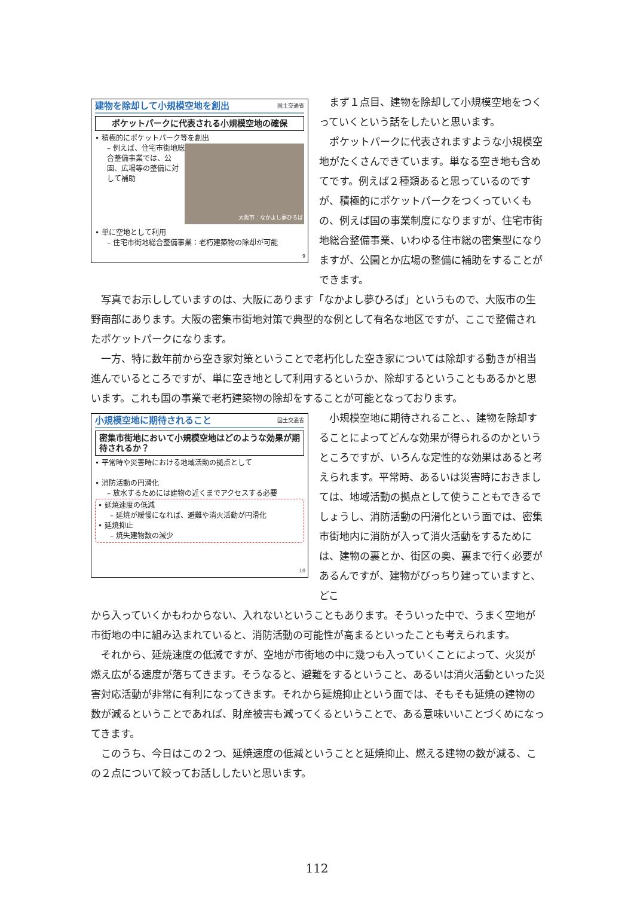建物を除却して小規模空地を創出 国土交通省
ポケットパークに代表される小規模空地の確保
• 積極的にポケットパーク等を創出
大阪市：なかよし夢ひろば
– 例えば、住宅市街地総合整備事業では、公園、広場等の整備に対して補助
• 単に空地として利用
– 住宅市街地総合整備事業：老朽建築物の除却が可能
9
まず１点目、建物を除却して小規模空地をつくっていくという話をしたいと思います。
ポケットパークに代表されますような小規模空地がたくさんできています。単なる空き地も含めてです。例えば２種類あると思っているのですが、積極的にポケットパークをつくっていくもの、例えば国の事業制度になりますが、住宅市街地総合整備事業、いわゆる住市総の密集型になりますが、公園とか広場の整備に補助をすることができます。
写真でお示ししていますのは、大阪にあります「なかよし夢ひろば」というもので、大阪市の生野南部にあります。大阪の密集市街地対策で典型的な例として有名な地区ですが、ここで整備されたポケットパークになります。
一方、特に数年前から空き家対策ということで老朽化した空き家については除却する動きが相当進んでいるところですが、単に空き地として利用するというか、除却するということもあるかと思います。これも国の事業で老朽建築物の除却をすることが可能となっております。
小規模空地に期待されること 国土交通省
密集市街地において小規模空地はどのような効果が期待されるか？
• 平常時や災害時における地域活動の拠点として
• 消防活動の円滑化
– 放水するためには建物の近くまでアクセスする必要
• 延焼速度の低減
– 延焼が緩慢になれば、避難や消火活動が円滑化
• 延焼抑止
– 焼失建物数の減少
10
小規模空地に期待されること、、建物を除却することによってどんな効果が得られるのかというところですが、いろんな定性的な効果はあると考えられます。平常時、あるいは災害時におきましては、地域活動の拠点として使うこともできるでしょうし、消防活動の円滑化という面では、密集市街地内に消防が入って消火活動をするためには、建物の裏とか、街区の奥、裏まで行く必要があるんですが、建物がびっちり建っていますと、どこ
から入っていくかもわからない、入れないということもあります。そういった中で、うまく空地が市街地の中に組み込まれていると、消防活動の可能性が高まるといったことも考えられます。
それから、延焼速度の低減ですが、空地が市街地の中に幾つも入っていくことによって、火災が燃え広がる速度が落ちてきます。そうなると、避難をするということ、あるいは消火活動といった災害対応活動が非常に有利になってきます。それから延焼抑止という面では、そもそも延焼の建物の数が減るということであれば、財産被害も減ってくるということで、ある意味いいことづくめになってきます。
このうち、今日はこの２つ、延焼速度の低減ということと延焼抑止、燃える建物の数が減る、この２点について絞ってお話ししたいと思います。
112